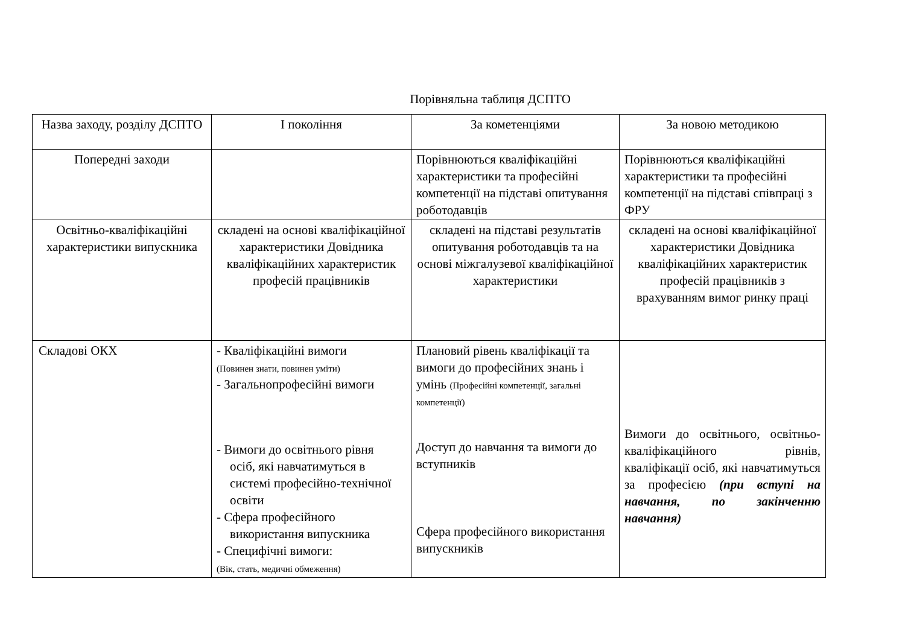Порівняльна таблиця ДСПТО
| Назва заходу, розділу ДСПТО | І покоління | За кометенціями | За новою методикою |
| Попередні заходи | | Порівнюються кваліфікаційні характеристики та професійні компетенції на підставі опитування роботодавців | Порівнюються кваліфікаційні характеристики та професійні компетенції на підставі співпраці з ФРУ |
| Освітньо-кваліфікаційні характеристики випускника | складені на основі кваліфікаційної характеристики Довідника кваліфікаційних характеристик професій працівників | складені на підставі результатів опитування роботодавців та на основі міжгалузевої кваліфікаційної характеристики | складені на основі кваліфікаційної характеристики Довідника кваліфікаційних характеристик професій працівників з врахуванням вимог ринку праці |
| Складові ОКХ | - Кваліфікаційні вимоги (Повинен знати, повинен уміти) - Загальнопрофесійні вимоги - Вимоги до освітнього рівня осіб, які навчатимуться в системі професійно-технічної освіти - Сфера професійного використання випускника - Специфічні вимоги: (Вік, стать, медичні обмеження) | Плановий рівень кваліфікації та вимоги до професійних знань і умінь (Професійні компетенції, загальні компетенції) Доступ до навчання та вимоги до вступників Сфера професійного використання випускників | Вимоги до освітнього, освітньо-кваліфікаційного рівнів, кваліфікації осіб, які навчатимуться за професією (при вступі на навчання, по закінченню навчання) |